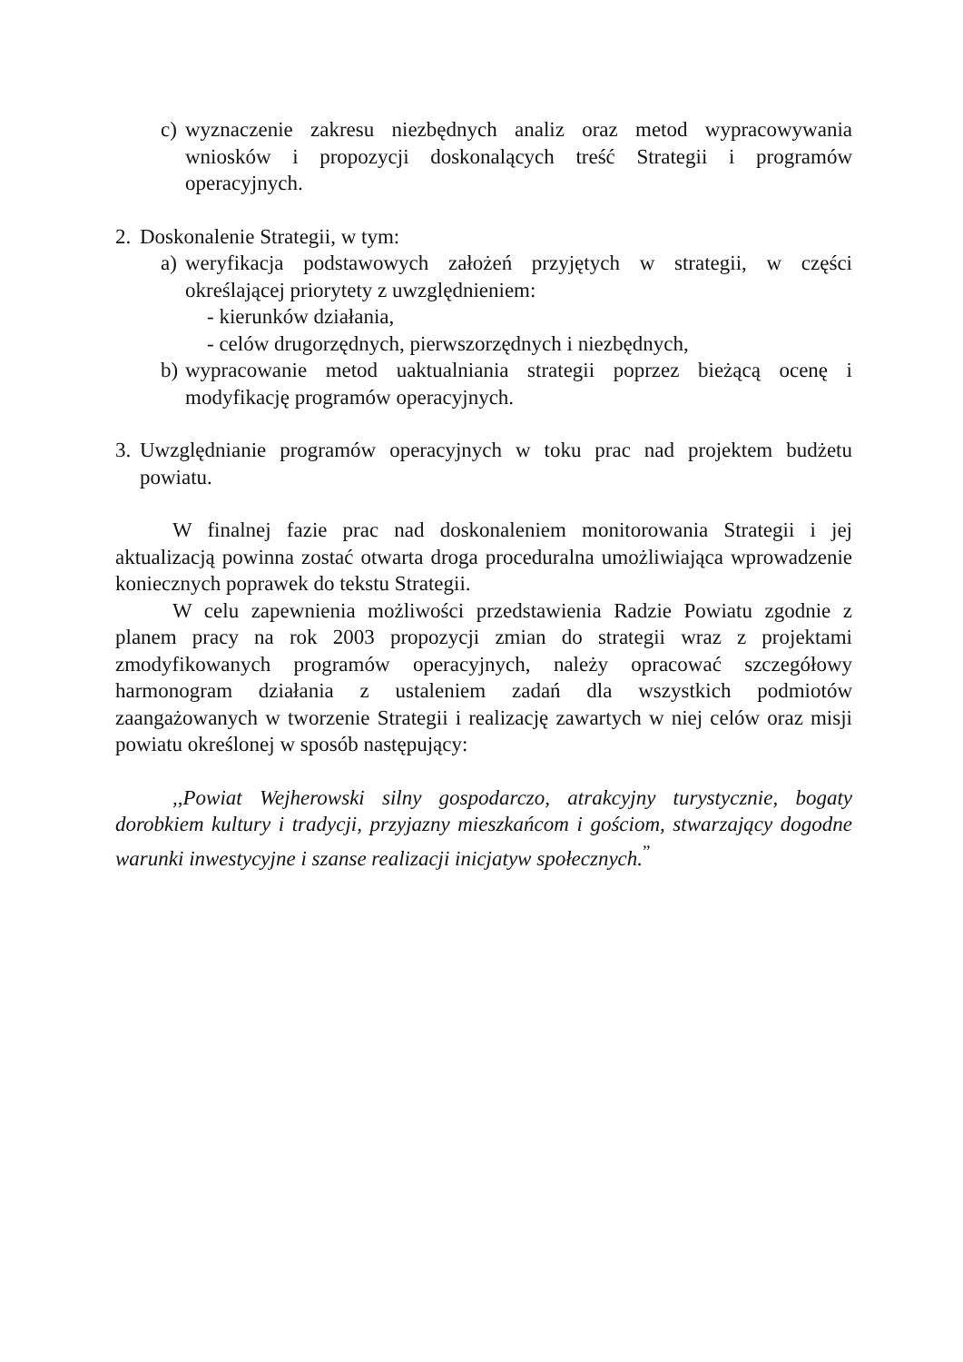c)
wyznaczenie zakresu niezbędnych analiz oraz metod wypracowywania wniosków i propozycji doskonalących treść Strategii i programów operacyjnych.
2.
Doskonalenie Strategii, w tym:
a)
weryfikacja podstawowych założeń przyjętych w strategii, w części określającej priorytety z uwzględnieniem:
- kierunków działania,
- celów drugorzędnych, pierwszorzędnych i niezbędnych,
b)
wypracowanie metod uaktualniania strategii poprzez bieżącą ocenę i modyfikację programów operacyjnych.
3.
Uwzględnianie programów operacyjnych w toku prac nad projektem budżetu powiatu.
W finalnej fazie prac nad doskonaleniem monitorowania Strategii i jej aktualizacją powinna zostać otwarta droga proceduralna umożliwiająca wprowadzenie koniecznych poprawek do tekstu Strategii.
W celu zapewnienia możliwości przedstawienia Radzie Powiatu zgodnie z planem pracy na rok 2003 propozycji zmian do strategii wraz z projektami zmodyfikowanych programów operacyjnych, należy opracować szczegółowy harmonogram działania z ustaleniem zadań dla wszystkich podmiotów zaangażowanych w tworzenie Strategii i realizację zawartych w niej celów oraz misji powiatu określonej w sposób następujący:
,,Powiat Wejherowski silny gospodarczo, atrakcyjny turystycznie, bogaty dorobkiem kultury i tradycji, przyjazny mieszkańcom i gościom, stwarzający dogodne warunki inwestycyjne i szanse realizacji inicjatyw społecznych.<sup>”</sup>